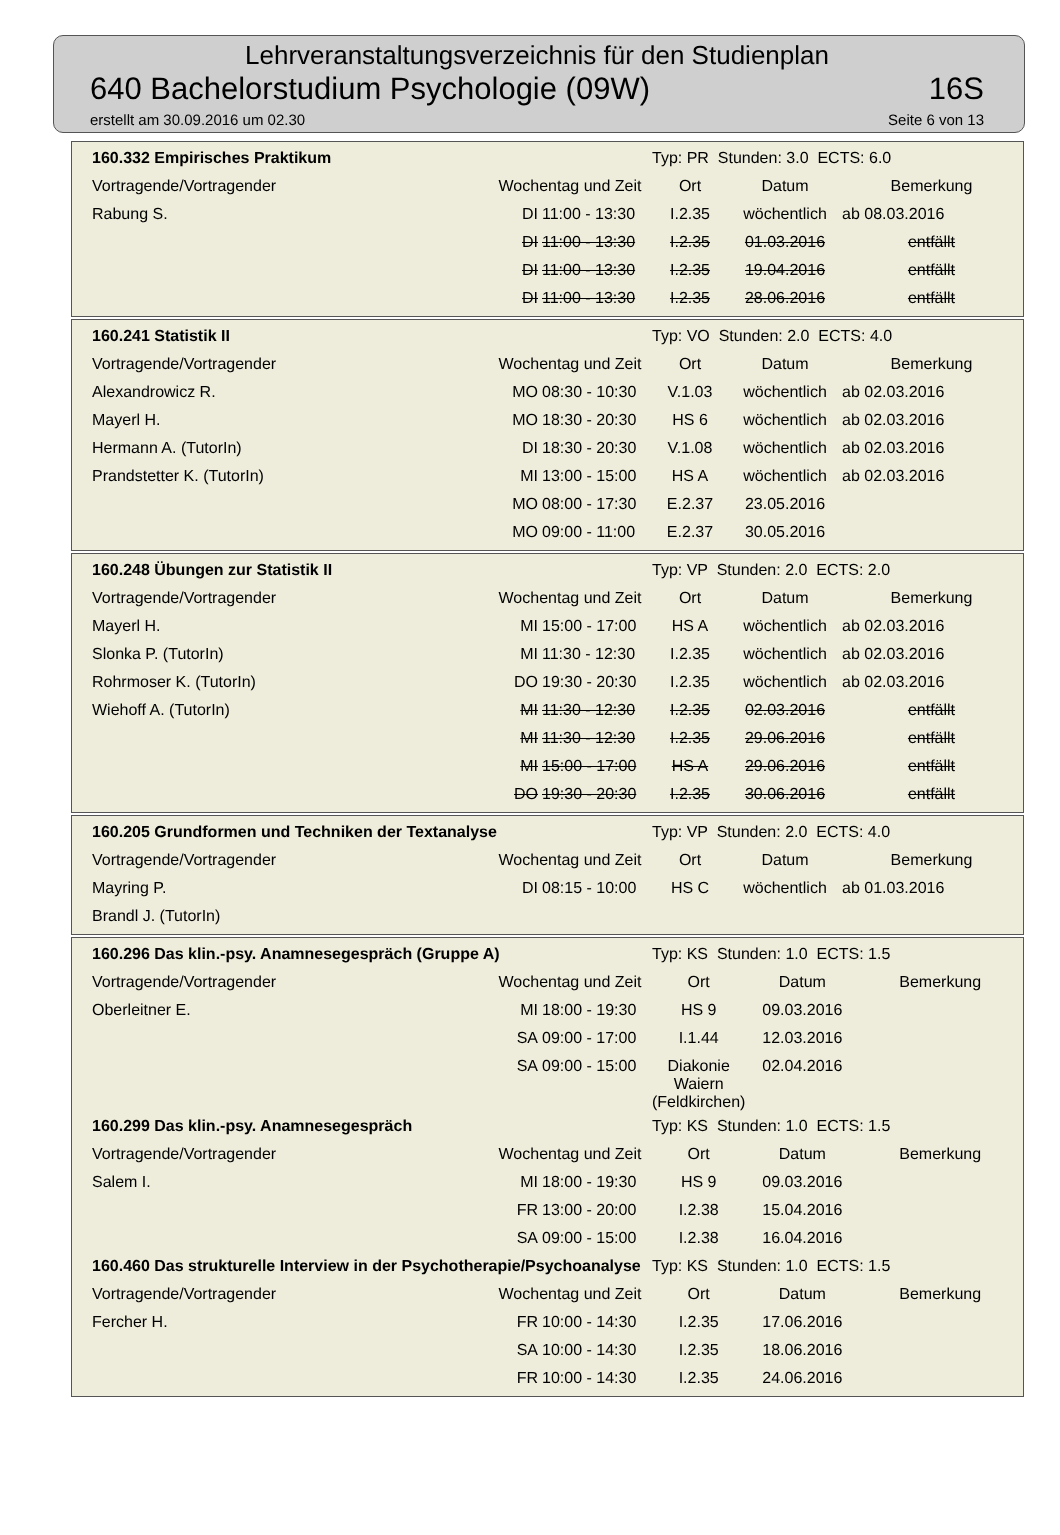Lehrveranstaltungsverzeichnis für den Studienplan
640 Bachelorstudium Psychologie (09W) 16S
erstellt am 30.09.2016 um 02.30 Seite 6 von 13
| 160.332 Empirisches Praktikum | | | Typ: PR Stunden: 3.0 ECTS: 6.0 | | |
| Vortragende/Vortragender | Wochentag und Zeit | | Ort | Datum | Bemerkung |
| Rabung S. | DI | 11:00 - 13:30 | I.2.35 | wöchentlich | ab 08.03.2016 |
| | DI | 11:00 - 13:30 | I.2.35 | 01.03.2016 | entfällt |
| | DI | 11:00 - 13:30 | I.2.35 | 19.04.2016 | entfällt |
| | DI | 11:00 - 13:30 | I.2.35 | 28.06.2016 | entfällt |
| 160.241 Statistik II | | | Typ: VO Stunden: 2.0 ECTS: 4.0 | | |
| Vortragende/Vortragender | Wochentag und Zeit | | Ort | Datum | Bemerkung |
| Alexandrowicz R. | MO | 08:30 - 10:30 | V.1.03 | wöchentlich | ab 02.03.2016 |
| Mayerl H. | MO | 18:30 - 20:30 | HS 6 | wöchentlich | ab 02.03.2016 |
| Hermann A. (TutorIn) | DI | 18:30 - 20:30 | V.1.08 | wöchentlich | ab 02.03.2016 |
| Prandstetter K. (TutorIn) | MI | 13:00 - 15:00 | HS A | wöchentlich | ab 02.03.2016 |
| | MO | 08:00 - 17:30 | E.2.37 | 23.05.2016 | |
| | MO | 09:00 - 11:00 | E.2.37 | 30.05.2016 | |
| 160.248 Übungen zur Statistik II | | | Typ: VP Stunden: 2.0 ECTS: 2.0 | | |
| Vortragende/Vortragender | Wochentag und Zeit | | Ort | Datum | Bemerkung |
| Mayerl H. | MI | 15:00 - 17:00 | HS A | wöchentlich | ab 02.03.2016 |
| Slonka P. (TutorIn) | MI | 11:30 - 12:30 | I.2.35 | wöchentlich | ab 02.03.2016 |
| Rohrmoser K. (TutorIn) | DO | 19:30 - 20:30 | I.2.35 | wöchentlich | ab 02.03.2016 |
| Wiehoff A. (TutorIn) | MI | 11:30 - 12:30 | I.2.35 | 02.03.2016 | entfällt |
| | MI | 11:30 - 12:30 | I.2.35 | 29.06.2016 | entfällt |
| | MI | 15:00 - 17:00 | HS A | 29.06.2016 | entfällt |
| | DO | 19:30 - 20:30 | I.2.35 | 30.06.2016 | entfällt |
| 160.205 Grundformen und Techniken der Textanalyse | | | Typ: VP Stunden: 2.0 ECTS: 4.0 | | |
| Vortragende/Vortragender | Wochentag und Zeit | | Ort | Datum | Bemerkung |
| Mayring P. | DI | 08:15 - 10:00 | HS C | wöchentlich | ab 01.03.2016 |
| Brandl J. (TutorIn) | | | | | |
| 160.296 Das klin.-psy. Anamnesegespräch (Gruppe A) | | | Typ: KS Stunden: 1.0 ECTS: 1.5 | | |
| Vortragende/Vortragender | Wochentag und Zeit | | Ort | Datum | Bemerkung |
| Oberleitner E. | MI | 18:00 - 19:30 | HS 9 | 09.03.2016 | |
| | SA | 09:00 - 17:00 | I.1.44 | 12.03.2016 | |
| | SA | 09:00 - 15:00 | Diakonie Waiern (Feldkirchen) | 02.04.2016 | |
| 160.299 Das klin.-psy. Anamnesegespräch | | | Typ: KS Stunden: 1.0 ECTS: 1.5 | | |
| Vortragende/Vortragender | Wochentag und Zeit | | Ort | Datum | Bemerkung |
| Salem I. | MI | 18:00 - 19:30 | HS 9 | 09.03.2016 | |
| | FR | 13:00 - 20:00 | I.2.38 | 15.04.2016 | |
| | SA | 09:00 - 15:00 | I.2.38 | 16.04.2016 | |
| 160.460 Das strukturelle Interview in der Psychotherapie/Psychoanalyse | | | Typ: KS Stunden: 1.0 ECTS: 1.5 | | |
| Vortragende/Vortragender | Wochentag und Zeit | | Ort | Datum | Bemerkung |
| Fercher H. | FR | 10:00 - 14:30 | I.2.35 | 17.06.2016 | |
| | SA | 10:00 - 14:30 | I.2.35 | 18.06.2016 | |
| | FR | 10:00 - 14:30 | I.2.35 | 24.06.2016 | |